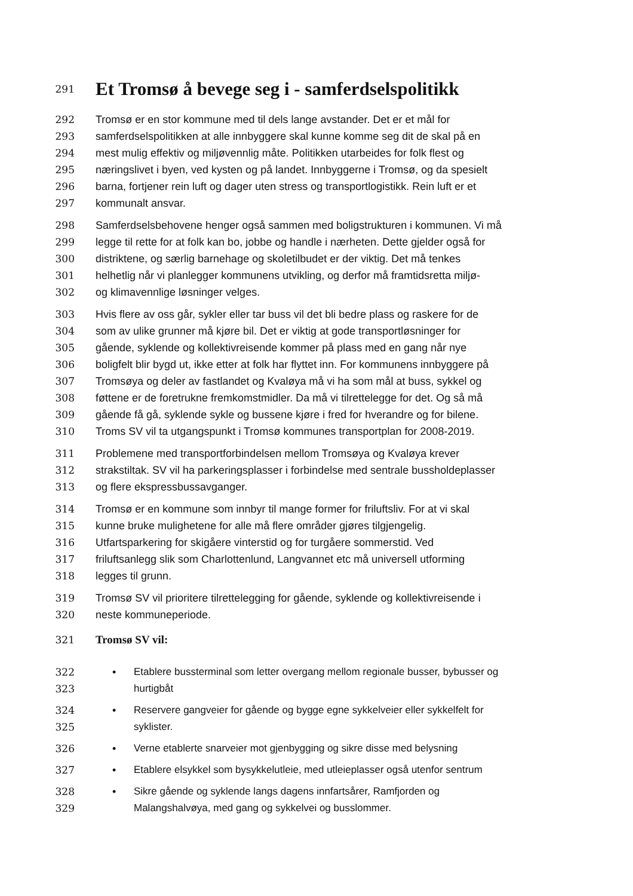291
Et Tromsø å bevege seg i - samferdselspolitikk
292 Tromsø er en stor kommune med til dels lange avstander. Det er et mål for
293 samferdselspolitikken at alle innbyggere skal kunne komme seg dit de skal på en
294 mest mulig effektiv og miljøvennlig måte. Politikken utarbeides for folk flest og
295 næringslivet i byen, ved kysten og på landet. Innbyggerne i Tromsø, og da spesielt
296 barna, fortjener rein luft og dager uten stress og transportlogistikk. Rein luft er et
297 kommunalt ansvar.
298 Samferdselsbehovene henger også sammen med boligstrukturen i kommunen. Vi må
299 legge til rette for at folk kan bo, jobbe og handle i nærheten. Dette gjelder også for
300 distriktene, og særlig barnehage og skoletilbudet er der viktig. Det må tenkes
301 helhetlig når vi planlegger kommunens utvikling, og derfor må framtidsretta miljø-
302 og klimavennlige løsninger velges.
303 Hvis flere av oss går, sykler eller tar buss vil det bli bedre plass og raskere for de
304 som av ulike grunner må kjøre bil. Det er viktig at gode transportløsninger for
305 gående, syklende og kollektivreisende kommer på plass med en gang når nye
306 boligfelt blir bygd ut, ikke etter at folk har flyttet inn. For kommunens innbyggere på
307 Tromsøya og deler av fastlandet og Kvaløya må vi ha som mål at buss, sykkel og
308 føttene er de foretrukne fremkomstmidler. Da må vi tilrettelegge for det. Og så må
309 gående få gå, syklende sykle og bussene kjøre i fred for hverandre og for bilene.
310 Troms SV vil ta utgangspunkt i Tromsø kommunes transportplan for 2008-2019.
311 Problemene med transportforbindelsen mellom Tromsøya og Kvaløya krever
312 strakstiltak. SV vil ha parkeringsplasser i forbindelse med sentrale bussholdeplasser
313 og flere ekspressbussavganger.
314 Tromsø er en kommune som innbyr til mange former for friluftsliv. For at vi skal
315 kunne bruke mulighetene for alle må flere områder gjøres tilgjengelig.
316 Utfartsparkering for skigåere vinterstid og for turgåere sommerstid. Ved
317 friluftsanlegg slik som Charlottenlund, Langvannet etc må universell utforming
318 legges til grunn.
319 Tromsø SV vil prioritere tilrettelegging for gående, syklende og kollektivreisende i
320 neste kommuneperiode.
321 Tromsø SV vil:
322 • Etablere bussterminal som letter overgang mellom regionale busser, bybusser og
323 hurtigbåt
324 • Reservere gangveier for gående og bygge egne sykkelveier eller sykkelfelt for
325 syklister.
326 • Verne etablerte snarveier mot gjenbygging og sikre disse med belysning
327 • Etablere elsykkel som bysykkelutleie, med utleieplasser også utenfor sentrum
328 • Sikre gående og syklende langs dagens innfartsårer, Ramfjorden og
329 Malangshalvøya, med gang og sykkelvei og busslommer.